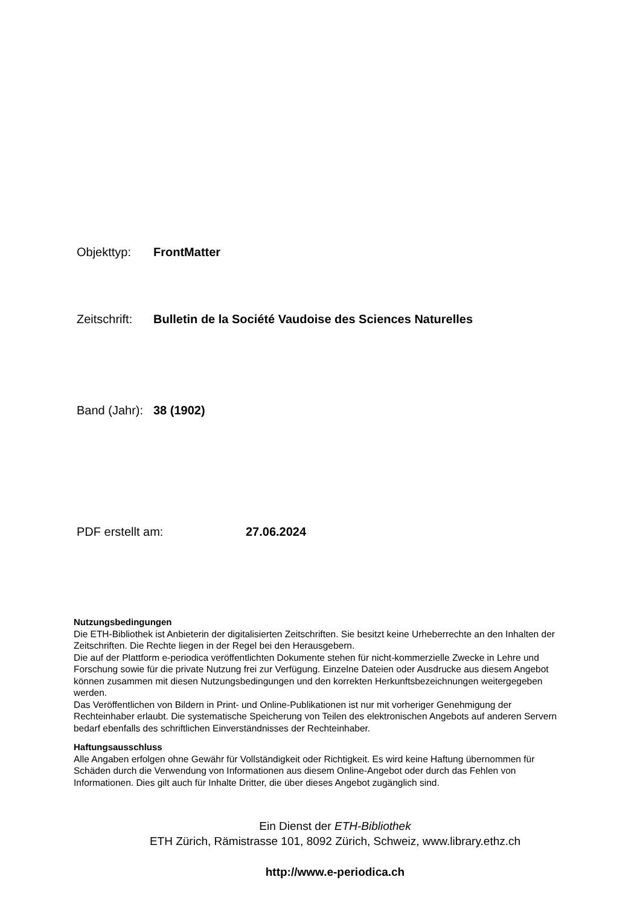Objekttyp: FrontMatter
Zeitschrift: Bulletin de la Société Vaudoise des Sciences Naturelles
Band (Jahr): 38 (1902)
PDF erstellt am: 27.06.2024
Nutzungsbedingungen
Die ETH-Bibliothek ist Anbieterin der digitalisierten Zeitschriften. Sie besitzt keine Urheberrechte an den Inhalten der Zeitschriften. Die Rechte liegen in der Regel bei den Herausgebern.
Die auf der Plattform e-periodica veröffentlichten Dokumente stehen für nicht-kommerzielle Zwecke in Lehre und Forschung sowie für die private Nutzung frei zur Verfügung. Einzelne Dateien oder Ausdrucke aus diesem Angebot können zusammen mit diesen Nutzungsbedingungen und den korrekten Herkunftsbezeichnungen weitergegeben werden.
Das Veröffentlichen von Bildern in Print- und Online-Publikationen ist nur mit vorheriger Genehmigung der Rechteinhaber erlaubt. Die systematische Speicherung von Teilen des elektronischen Angebots auf anderen Servern bedarf ebenfalls des schriftlichen Einverständnisses der Rechteinhaber.
Haftungsausschluss
Alle Angaben erfolgen ohne Gewähr für Vollständigkeit oder Richtigkeit. Es wird keine Haftung übernommen für Schäden durch die Verwendung von Informationen aus diesem Online-Angebot oder durch das Fehlen von Informationen. Dies gilt auch für Inhalte Dritter, die über dieses Angebot zugänglich sind.
Ein Dienst der ETH-Bibliothek
ETH Zürich, Rämistrasse 101, 8092 Zürich, Schweiz, www.library.ethz.ch
http://www.e-periodica.ch